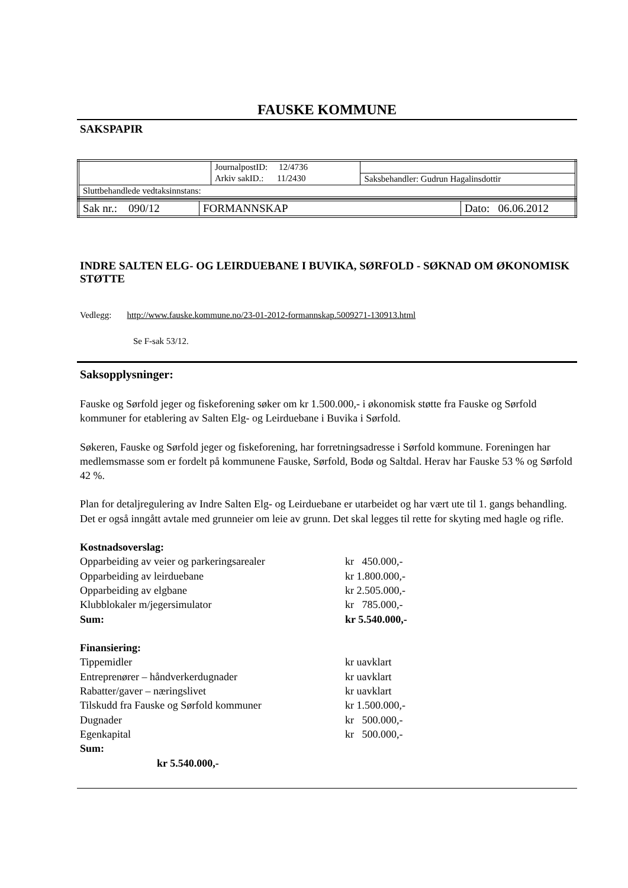FAUSKE KOMMUNE
SAKSPAPIR
| | JournalpostID: 12/4736 | |
| | Arkiv sakID.: 11/2430 | Saksbehandler: Gudrun Hagalinsdottir |
| Sluttbehandlede vedtaksinnstans: | | |
| Sak nr.: 090/12 | FORMANNSKAP | Dato: 06.06.2012 |
INDRE SALTEN ELG- OG LEIRDUEBANE I BUVIKA, SØRFOLD - SØKNAD OM ØKONOMISK STØTTE
Vedlegg: http://www.fauske.kommune.no/23-01-2012-formannskap.5009271-130913.html
Se F-sak 53/12.
Saksopplysninger:
Fauske og Sørfold jeger og fiskeforening søker om kr 1.500.000,- i økonomisk støtte fra Fauske og Sørfold kommuner for etablering av Salten Elg- og Leirduebane i Buvika i Sørfold.
Søkeren, Fauske og Sørfold jeger og fiskeforening, har forretningsadresse i Sørfold kommune. Foreningen har medlemsmasse som er fordelt på kommunene Fauske, Sørfold, Bodø og Saltdal. Herav har Fauske 53 % og Sørfold 42 %.
Plan for detaljregulering av Indre Salten Elg- og Leirduebane er utarbeidet og har vært ute til 1. gangs behandling. Det er også inngått avtale med grunneier om leie av grunn. Det skal legges til rette for skyting med hagle og rifle.
| Kostnadsoverslag: | |
| Opparbeiding av veier og parkeringsarealer | kr 450.000,- |
| Opparbeiding av leirduebane | kr 1.800.000,- |
| Opparbeiding av elgbane | kr 2.505.000,- |
| Klubblokaler m/jegersimulator | kr 785.000,- |
| Sum: | kr 5.540.000,- |
| Finansiering: | |
| Tippemidler | kr uavklart |
| Entreprenører – håndverkerdugnader | kr uavklart |
| Rabatter/gaver – næringslivet | kr uavklart |
| Tilskudd fra Fauske og Sørfold kommuner | kr 1.500.000,- |
| Dugnader | kr 500.000,- |
| Egenkapital | kr 500.000,- |
| Sum: | |
| kr 5.540.000,- | |